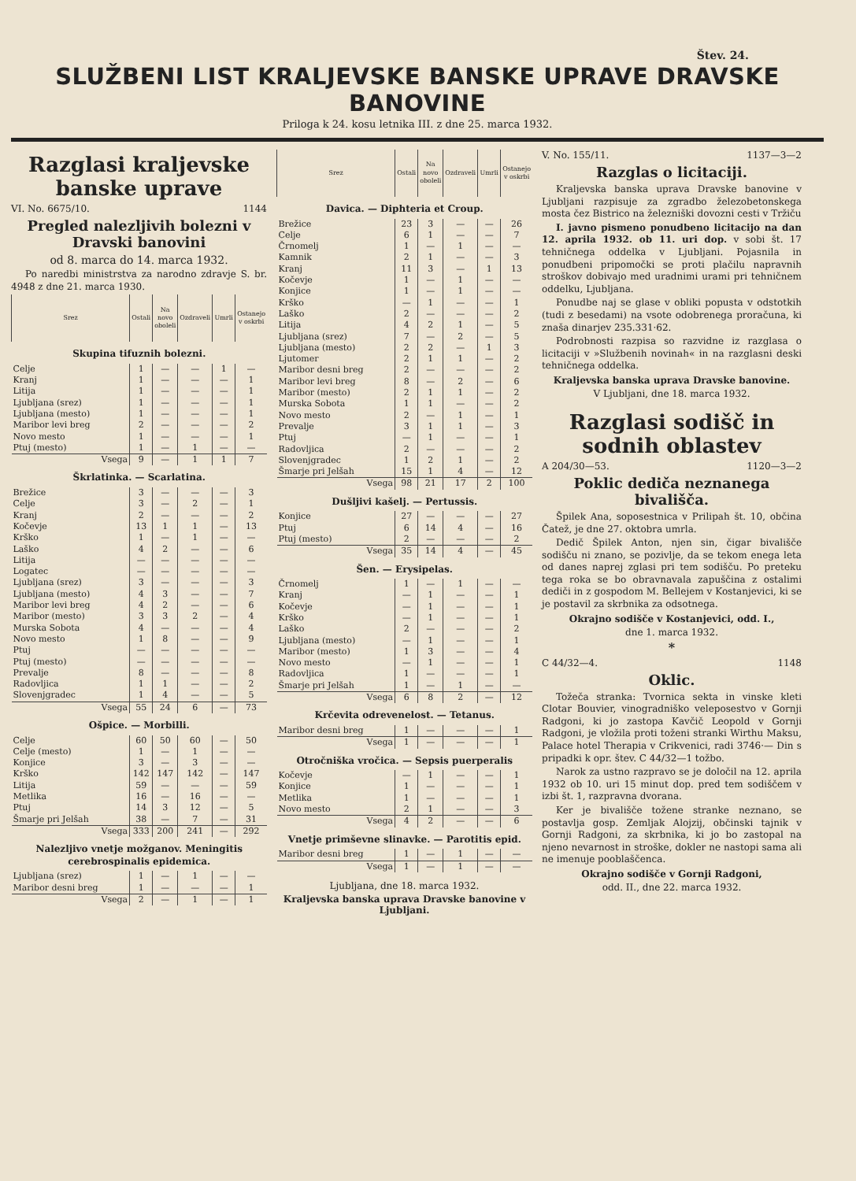Štev. 24.
SLUŽBENI LIST KRALJEVSKE BANSKE UPRAVE DRAVSKE BANOVINE
Priloga k 24. kosu letnika III. z dne 25. marca 1932.
Razglasi kraljevske banske uprave
VI. No. 6675/10. 1144
Pregled nalezljivih bolezni v Dravski banovini
od 8. marca do 14. marca 1932.
Po naredbi ministrstva za narodno zdravje S. br. 4948 z dne 21. marca 1930.
| Srez | Ostali | Na novo oboleli | Ozdraveli | Umrli | Ostanejo v oskrbi |
| --- | --- | --- | --- | --- | --- |
| Skupina tifuznih bolezni. | | | | | |
| Celje | 1 | — | — | 1 | — |
| Kranj | 1 | — | — | — | 1 |
| Litija | 1 | — | — | — | 1 |
| Ljubljana (srez) | 1 | — | — | — | 1 |
| Ljubljana (mesto) | 1 | — | — | — | 1 |
| Maribor levi breg | 2 | — | — | — | 2 |
| Novo mesto | 1 | — | — | — | 1 |
| Ptuj (mesto) | 1 | — | 1 | — | — |
| Vsega | 9 | — | 1 | 1 | 7 |
| Škrlatinka. — Scarlatina. | | | | | |
| Brežice | 3 | — | — | — | 3 |
| Celje | 3 | — | 2 | — | 1 |
| Kranj | 2 | — | — | — | 2 |
| Kočevje | 13 | 1 | 1 | — | 13 |
| Krško | 1 | — | 1 | — | — |
| Laško | 4 | 2 | — | — | 6 |
| Litija | — | — | — | — | — |
| Logatec | — | — | — | — | — |
| Ljubljana (srez) | 3 | — | — | — | 3 |
| Ljubljana (mesto) | 4 | 3 | — | — | 7 |
| Maribor levi breg | 4 | 2 | — | — | 6 |
| Maribor (mesto) | 3 | 3 | 2 | — | 4 |
| Murska Sobota | 4 | — | — | — | 4 |
| Novo mesto | 1 | 8 | — | — | 9 |
| Ptuj | — | — | — | — | — |
| Ptuj (mesto) | — | — | — | — | — |
| Prevalje | 8 | — | — | — | 8 |
| Radovljica | 1 | 1 | — | — | 2 |
| Slovenjgradec | 1 | 4 | — | — | 5 |
| Vsega | 55 | 24 | 6 | — | 73 |
| Ošpice. — Morbilli. | | | | | |
| Celje | 60 | 50 | 60 | — | 50 |
| Celje (mesto) | 1 | — | 1 | — | — |
| Konjice | 3 | — | 3 | — | — |
| Krško | 142 | 147 | 142 | — | 147 |
| Litija | 59 | — | — | — | 59 |
| Metlika | 16 | — | 16 | — | — |
| Ptuj | 14 | 3 | 12 | — | 5 |
| Šmarje pri Jelšah | 38 | — | 7 | — | 31 |
| Vsega | 333 | 200 | 241 | — | 292 |
| Nalezljivo vnetje možganov. Meningitis cerebrospinalis epidemica. | | | | | |
| Ljubljana (srez) | 1 | — | 1 | — | — |
| Maribor desni breg | 1 | — | — | — | 1 |
| Vsega | 2 | — | 1 | — | 1 |
| Srez | Ostali | Na novo oboleli | Ozdraveli | Umrli | Ostanejo v oskrbi |
| --- | --- | --- | --- | --- | --- |
| Davica. — Diphteria et Croup. | | | | | |
| Brežice | 23 | 3 | — | — | 26 |
| Celje | 6 | 1 | — | — | 7 |
| Črnomelj | 1 | — | 1 | — | — |
| Kamnik | 2 | 1 | — | — | 3 |
| Kranj | 11 | 3 | — | 1 | 13 |
| Kočevje | 1 | — | 1 | — | — |
| Konjice | 1 | — | 1 | — | — |
| Krško | — | 1 | — | — | 1 |
| Laško | 2 | — | — | — | 2 |
| Litija | 4 | 2 | 1 | — | 5 |
| Ljubljana (srez) | 7 | — | 2 | — | 5 |
| Ljubljana (mesto) | 2 | 2 | — | 1 | 3 |
| Ljutomer | 2 | 1 | 1 | — | 2 |
| Maribor desni breg | 2 | — | — | — | 2 |
| Maribor levi breg | 8 | — | 2 | — | 6 |
| Maribor (mesto) | 2 | 1 | 1 | — | 2 |
| Murska Sobota | 1 | 1 | — | — | 2 |
| Novo mesto | 2 | — | 1 | — | 1 |
| Prevalje | 3 | 1 | 1 | — | 3 |
| Ptuj | — | 1 | — | — | 1 |
| Radovljica | 2 | — | — | — | 2 |
| Slovenjgradec | 1 | 2 | 1 | — | 2 |
| Šmarje pri Jelšah | 15 | 1 | 4 | — | 12 |
| Vsega | 98 | 21 | 17 | 2 | 100 |
| Dušljivi kašelj. — Pertussis. | | | | | |
| Konjice | 27 | — | — | — | 27 |
| Ptuj | 6 | 14 | 4 | — | 16 |
| Ptuj (mesto) | 2 | — | — | — | 2 |
| Vsega | 35 | 14 | 4 | — | 45 |
| Šen. — Erysipelas. | | | | | |
| Črnomelj | 1 | — | 1 | — | — |
| Kranj | — | 1 | — | — | 1 |
| Kočevje | — | 1 | — | — | 1 |
| Krško | — | 1 | — | — | 1 |
| Laško | 2 | — | — | — | 2 |
| Ljubljana (mesto) | — | 1 | — | — | 1 |
| Maribor (mesto) | 1 | 3 | — | — | 4 |
| Novo mesto | — | 1 | — | — | 1 |
| Radovljica | 1 | — | — | — | 1 |
| Šmarje pri Jelšah | 1 | — | 1 | — | — |
| Vsega | 6 | 8 | 2 | — | 12 |
| Krčevita odrevenelost. — Tetanus. | | | | | |
| Maribor desni breg | 1 | — | — | — | 1 |
| Vsega | 1 | — | — | — | 1 |
| Otročniška vročica. — Sepsis puerperalis | | | | | |
| Kočevje | — | 1 | — | — | 1 |
| Konjice | 1 | — | — | — | 1 |
| Metlika | 1 | — | — | — | 1 |
| Novo mesto | 2 | 1 | — | — | 3 |
| Vsega | 4 | 2 | — | — | 6 |
| Vnetje primševne slinavke. — Parotitis epid. | | | | | |
| Maribor desni breg | 1 | — | 1 | — | — |
| Vsega | 1 | — | 1 | — | — |
Ljubljana, dne 18. marca 1932.
Kraljevska banska uprava Dravske banovine v Ljubljani.
V. No. 155/11. 1137—3—2
Razglas o licitaciji.
Kraljevska banska uprava Dravske banovine v Ljubljani razpisuje za zgradbo železobetonskega mosta čez Bistrico na železniški dovozni cesti v Tržiču
I. javno pismeno ponudbeno licitacijo na dan 12. aprila 1932. ob 11. uri dop. v sobi št. 17 tehničnega oddelka v Ljubljani. Pojasnila in ponudbeni pripomočki se proti plačilu napravnih stroškov dobivajo med uradnimi urami pri tehničnem oddelku, Ljubljana.
Ponudbe naj se glase v obliki popusta v odstotkih (tudi z besedami) na vsote odobrenega proračuna, ki znaša dinarjev 235.331·62.
Podrobnosti razpisa so razvidne iz razglasa o licitaciji v »Službenih novinah« in na razglasni deski tehničnega oddelka.
Kraljevska banska uprava Dravske banovine.
V Ljubljani, dne 18. marca 1932.
Razglasi sodišč in sodnih oblastev
A 204/30—53. 1120—3—2
Poklic dediča neznanega bivališča.
Špilek Ana, soposestnica v Prilipah št. 10, občina Čatež, je dne 27. oktobra umrla.
Dedič Špilek Anton, njen sin, čigar bivališče sodišču ni znano, se pozivlje, da se tekom enega leta od danes naprej zglasi pri tem sodišču. Po preteku tega roka se bo obravnavala zapuščina z ostalimi dediči in z gospodom M. Bellejem v Kostanjevici, ki se je postavil za skrbnika za odsotnega.
Okrajno sodišče v Kostanjevici, odd. I.,
dne 1. marca 1932.
*
C 44/32—4. 1148
Oklic.
Tožeča stranka: Tvornica sekta in vinske kleti Clotar Bouvier, vinogradniško veleposestvo v Gornji Radgoni, ki jo zastopa Kavčič Leopold v Gornji Radgoni, je vložila proti toženi stranki Wirthu Maksu, Palace hotel Therapia v Crikvenici, radi 3746·— Din s pripadki k opr. štev. C 44/32—1 tožbo.
Narok za ustno razpravo se je določil na 12. aprila 1932 ob 10. uri 15 minut dop. pred tem sodiščem v izbi št. 1, razpravna dvorana.
Ker je bivališče tožene stranke neznano, se postavlja gosp. Zemljak Alojzij, občinski tajnik v Gornji Radgoni, za skrbnika, ki jo bo zastopal na njeno nevarnost in stroške, dokler ne nastopi sama ali ne imenuje pooblaščenca.
Okrajno sodišče v Gornji Radgoni,
odd. II., dne 22. marca 1932.